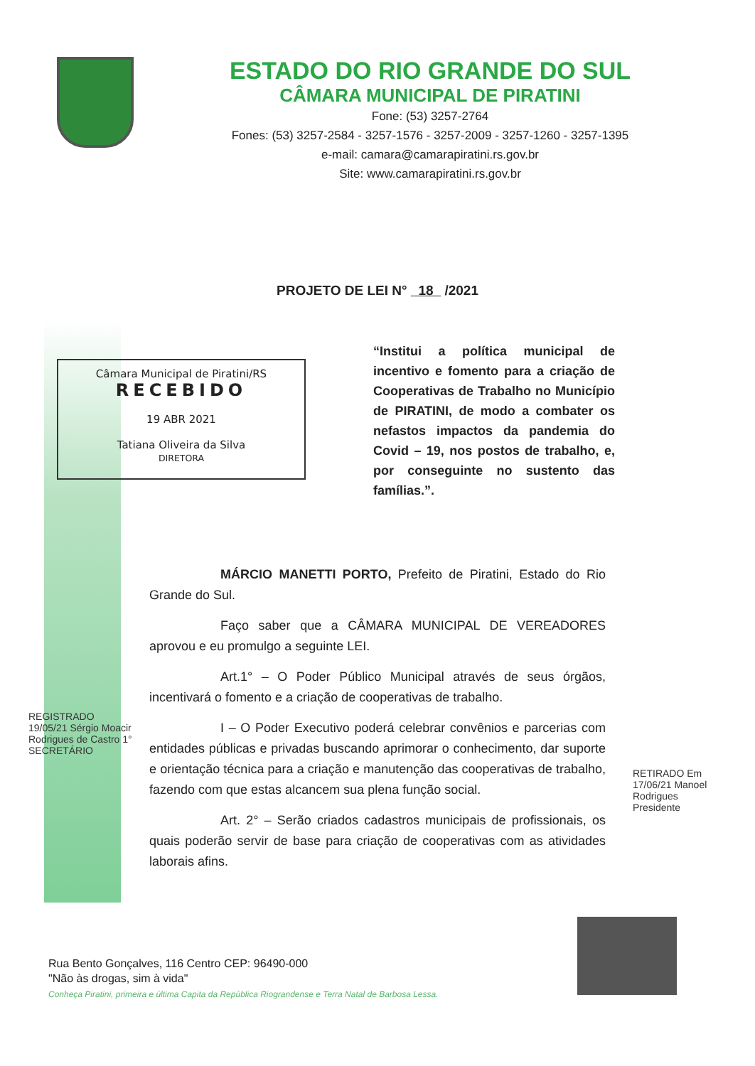ESTADO DO RIO GRANDE DO SUL
CÂMARA MUNICIPAL DE PIRATINI
Fone: (53) 3257-2764
Fones: (53) 3257-2584 - 3257-1576 - 3257-2009 - 3257-1260 - 3257-1395
e-mail: camara@camarapiratini.rs.gov.br
Site: www.camarapiratini.rs.gov.br
PROJETO DE LEI N° 18 /2021
Câmara Municipal de Piratini/RS
RECEBIDO
19 ABR 2021
Tatiana Oliveira da Silva
DIRETORA
“Institui a política municipal de incentivo e fomento para a criação de Cooperativas de Trabalho no Município de PIRATINI, de modo a combater os nefastos impactos da pandemia do Covid – 19, nos postos de trabalho, e, por conseguinte no sustento das famílias.”.
MÁRCIO MANETTI PORTO, Prefeito de Piratini, Estado do Rio Grande do Sul.
Faço saber que a CÂMARA MUNICIPAL DE VEREADORES aprovou e eu promulgo a seguinte LEI.
Art.1° – O Poder Público Municipal através de seus órgãos, incentivará o fomento e a criação de cooperativas de trabalho.
I – O Poder Executivo poderá celebrar convênios e parcerias com entidades públicas e privadas buscando aprimorar o conhecimento, dar suporte e orientação técnica para a criação e manutenção das cooperativas de trabalho, fazendo com que estas alcancem sua plena função social.
Art. 2° – Serão criados cadastros municipais de profissionais, os quais poderão servir de base para criação de cooperativas com as atividades laborais afins.
REGISTRADO 19/05/21 Sérgio Moacir Rodrigues de Castro 1° SECRETÁRIO
RETIRADO Em 17/06/21 Manoel Rodrigues Presidente
Rua Bento Gonçalves, 116 Centro CEP: 96490-000
"Não às drogas, sim à vida"
Conheça Piratini, primeira e última Capita da República Riograndense e Terra Natal de Barbosa Lessa.